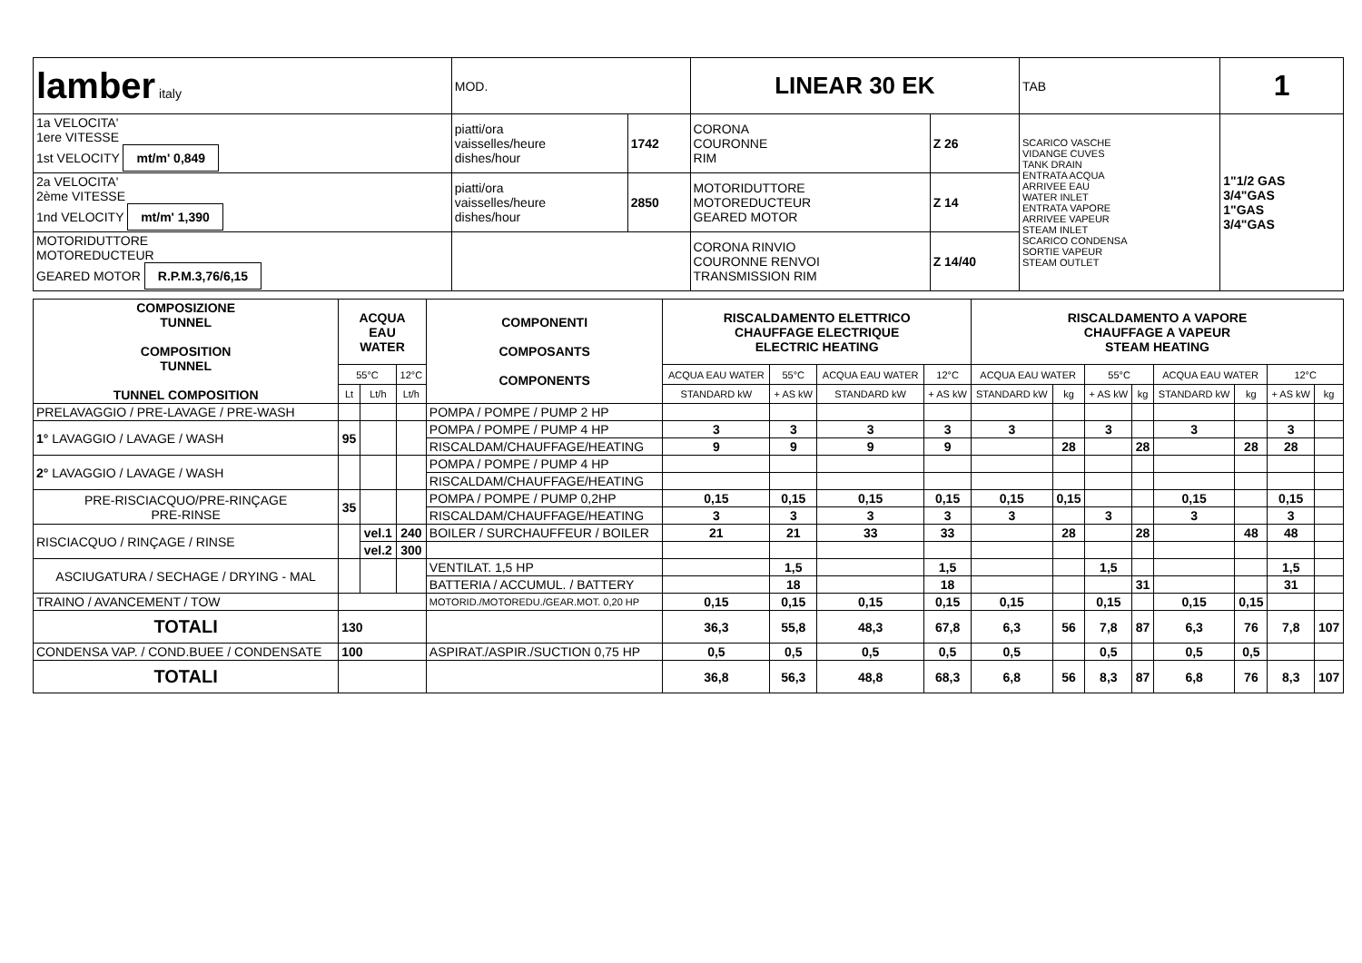| lamber italy | MOD. | | LINEAR 30 EK | | TAB | 1 |
| 1a VELOCITA' 1ere VITESSE 1st VELOCITY mt/m' 0,849 | piatti/ora vaisselles/heure dishes/hour | 1742 | CORONA COURONNE RIM | Z 26 | SCARICO VASCHE VIDANGE CUVES TANK DRAIN ENTRATA ACQUA ARRIVEE EAU WATER INLET ENTRATA VAPORE ARRIVEE VAPEUR STEAM INLET SCARICO CONDENSA SORTIE VAPEUR STEAM OUTLET | 1"1/2 GAS 3/4"GAS 1"GAS 3/4"GAS |
| 2a VELOCITA' 2ème VITESSE 1nd VELOCITY mt/m' 1,390 | piatti/ora vaisselles/heure dishes/hour | 2850 | MOTORIDUTTORE MOTOREDUCTEUR GEARED MOTOR | Z 14 | | |
| MOTORIDUTTORE MOTOREDUCTEUR GEARED MOTOR R.P.M.3,76/6,15 | | | CORONA RINVIO COURONNE RENVOI TRANSMISSION RIM | Z 14/40 | | |
| COMPOSIZIONE TUNNEL COMPOSITION TUNNEL TUNNEL COMPOSITION | ACQUA EAU WATER | | | COMPONENTI COMPOSANTS COMPONENTS | RISCALDAMENTO ELETTRICO CHAUFFAGE ELECTRIQUE ELECTRIC HEATING | | | | RISCALDAMENTO A VAPORE CHAUFFAGE A VAPEUR STEAM HEATING | | | | | | | |
| --- | --- | --- | --- | --- | --- | --- | --- | --- | --- | --- | --- | --- | --- | --- | --- | --- |
| | 55°C | | 12°C | | ACQUA EAU WATER | 55°C | ACQUA EAU WATER | 12°C | ACQUA EAU WATER | | 55°C | | ACQUA EAU WATER | | 12°C | |
| | Lt | Lt/h | Lt/h | | STANDARD kW | + AS kW | STANDARD kW | + AS kW | STANDARD kW | kg | + AS kW | kg | STANDARD kW | kg | + AS kW | kg |
| PRELAVAGGIO / PRE-LAVAGE / PRE-WASH | | | | POMPA / POMPE / PUMP 2 HP | | | | | | | | | | | | |
| 1° LAVAGGIO / LAVAGE / WASH | 95 | | | POMPA / POMPE / PUMP 4 HP | 3 | 3 | 3 | 3 | 3 | | 3 | | 3 | | 3 | |
| | | | | RISCALDAM/CHAUFFAGE/HEATING | 9 | 9 | 9 | 9 | | 28 | | 28 | | 28 | 28 | |
| 2° LAVAGGIO / LAVAGE / WASH | | | | POMPA / POMPE / PUMP 4 HP | | | | | | | | | | | | |
| | | | | RISCALDAM/CHAUFFAGE/HEATING | | | | | | | | | | | | |
| PRE-RISCIACQUO/PRE-RINÇAGE PRE-RINSE | 35 | | | POMPA / POMPE / PUMP 0,2HP | 0,15 | 0,15 | 0,15 | 0,15 | 0,15 | 0,15 | | | 0,15 | | 0,15 | |
| | | | | RISCALDAM/CHAUFFAGE/HEATING | 3 | 3 | 3 | 3 | 3 | | 3 | | 3 | | 3 | |
| RISCIACQUO / RINÇAGE / RINSE | | vel.1 | 240 | BOILER / SURCHAUFFEUR / BOILER | 21 | 21 | 33 | 33 | | 28 | | 28 | | 48 | 48 | |
| | | vel.2 | 300 | | | | | | | | | | | | | |
| ASCIUGATURA / SECHAGE / DRYING - MAL | | | | VENTILAT. 1,5 HP | | 1,5 | | 1,5 | | | 1,5 | | | | 1,5 | |
| | | | | BATTERIA / ACCUMUL. / BATTERY | | 18 | | 18 | | | | 31 | | | 31 | |
| TRAINO / AVANCEMENT / TOW | | | | MOTORID./MOTOREDU./GEAR.MOT. 0,20 HP | 0,15 | 0,15 | 0,15 | 0,15 | 0,15 | | 0,15 | | 0,15 | 0,15 | | |
| TOTALI | 130 | | | | 36,3 | 55,8 | 48,3 | 67,8 | 6,3 | 56 | 7,8 | 87 | 6,3 | 76 | 7,8 | 107 |
| CONDENSA VAP. / COND.BUEE / CONDENSATE | 100 | | | ASPIRAT./ASPIR./SUCTION 0,75 HP | 0,5 | 0,5 | 0,5 | 0,5 | 0,5 | | 0,5 | | 0,5 | 0,5 | | |
| TOTALI | | | | | 36,8 | 56,3 | 48,8 | 68,3 | 6,8 | 56 | 8,3 | 87 | 6,8 | 76 | 8,3 | 107 |